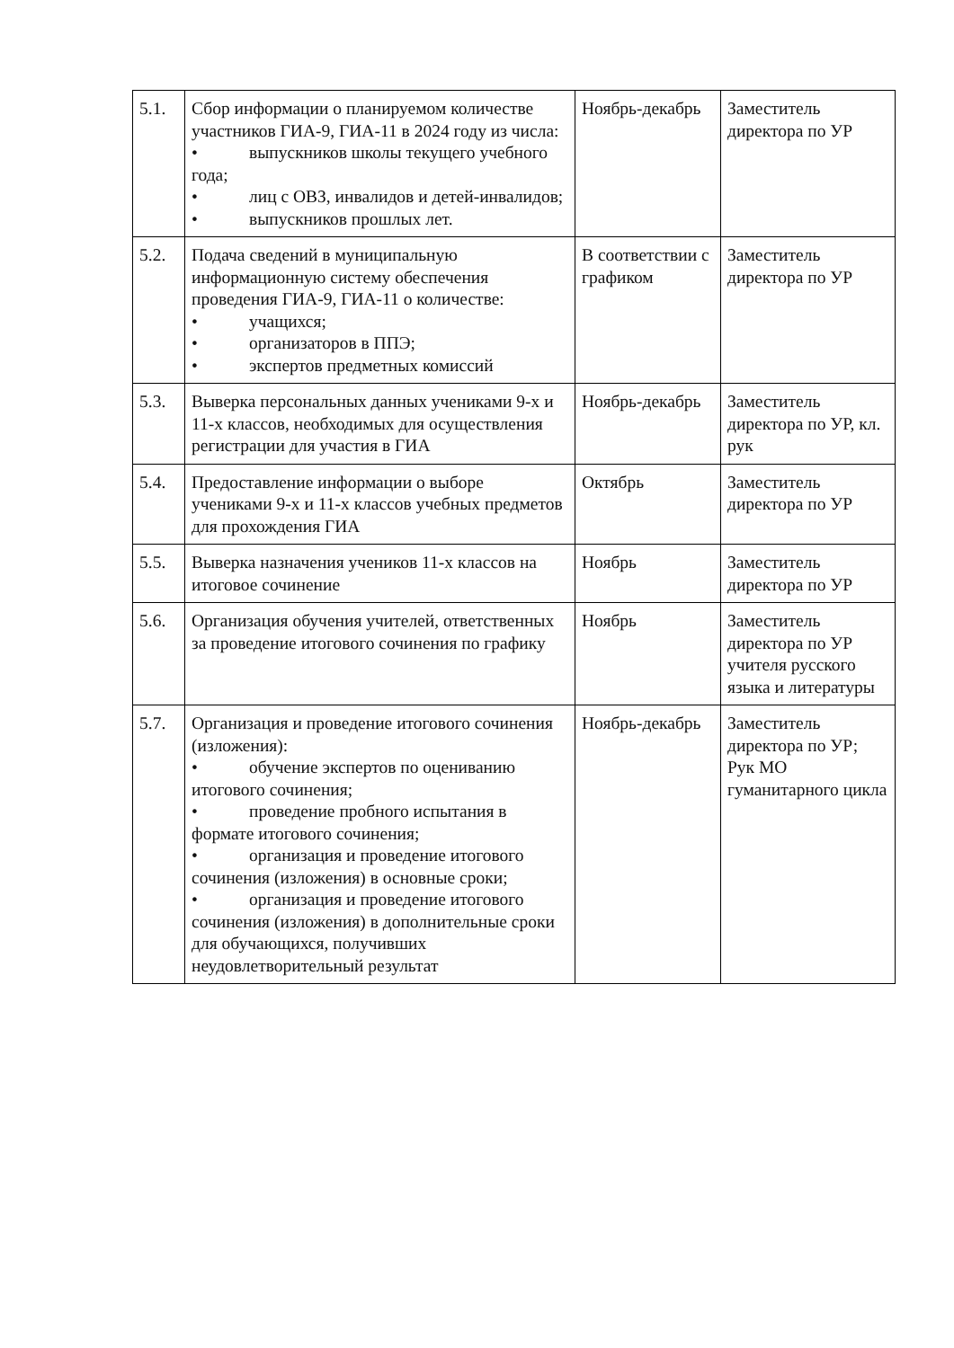| 5.1. | Сбор информации о планируемом количестве участников ГИА-9, ГИА-11 в 2024 году из числа: • выпускников школы текущего учебного года; • лиц с ОВЗ, инвалидов и детей-инвалидов; • выпускников прошлых лет. | Ноябрь-декабрь | Заместитель директора по УР |
| 5.2. | Подача сведений в муниципальную информационную систему обеспечения проведения ГИА-9, ГИА-11 о количестве: • учащихся; • организаторов в ППЭ; • экспертов предметных комиссий | В соответствии с графиком | Заместитель директора по УР |
| 5.3. | Выверка персональных данных учениками 9-х и 11-х классов, необходимых для осуществления регистрации для участия в ГИА | Ноябрь-декабрь | Заместитель директора по УР, кл. рук |
| 5.4. | Предоставление информации о выборе учениками 9-х и 11-х классов учебных предметов для прохождения ГИА | Октябрь | Заместитель директора по УР |
| 5.5. | Выверка назначения учеников 11-х классов на итоговое сочинение | Ноябрь | Заместитель директора по УР |
| 5.6. | Организация обучения учителей, ответственных за проведение итогового сочинения по графику | Ноябрь | Заместитель директора по УР учителя русского языка и литературы |
| 5.7. | Организация и проведение итогового сочинения (изложения): • обучение экспертов по оцениванию итогового сочинения; • проведение пробного испытания в формате итогового сочинения; • организация и проведение итогового сочинения (изложения) в основные сроки; • организация и проведение итогового сочинения (изложения) в дополнительные сроки для обучающихся, получивших неудовлетворительный результат | Ноябрь-декабрь | Заместитель директора по УР; Рук МО гуманитарного цикла |